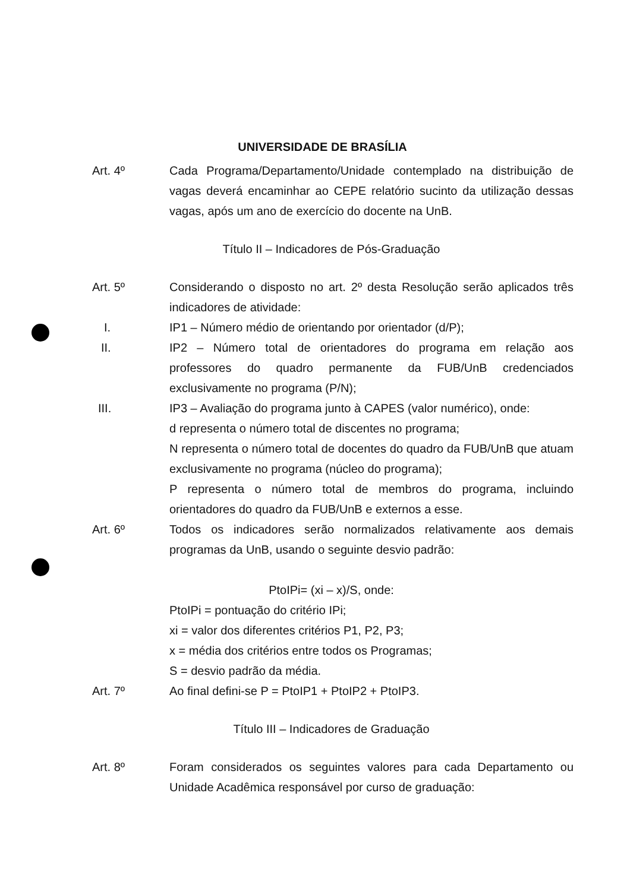UNIVERSIDADE DE BRASÍLIA
Art. 4º Cada Programa/Departamento/Unidade contemplado na distribuição de vagas deverá encaminhar ao CEPE relatório sucinto da utilização dessas vagas, após um ano de exercício do docente na UnB.
Título II – Indicadores de Pós-Graduação
Art. 5º Considerando o disposto no art. 2º desta Resolução serão aplicados três indicadores de atividade:
I. IP1 – Número médio de orientando por orientador (d/P);
II. IP2 – Número total de orientadores do programa em relação aos professores do quadro permanente da FUB/UnB credenciados exclusivamente no programa (P/N);
III. IP3 – Avaliação do programa junto à CAPES (valor numérico), onde:
d representa o número total de discentes no programa;
N representa o número total de docentes do quadro da FUB/UnB que atuam exclusivamente no programa (núcleo do programa);
P representa o número total de membros do programa, incluindo orientadores do quadro da FUB/UnB e externos a esse.
Art. 6º Todos os indicadores serão normalizados relativamente aos demais programas da UnB, usando o seguinte desvio padrão:
PtoIPi= (xi – x)/S, onde:
PtoIPi = pontuação do critério IPi;
xi = valor dos diferentes critérios P1, P2, P3;
x = média dos critérios entre todos os Programas;
S = desvio padrão da média.
Art. 7º Ao final defini-se P = PtoIP1 + PtoIP2 + PtoIP3.
Título III – Indicadores de Graduação
Art. 8º Foram considerados os seguintes valores para cada Departamento ou Unidade Acadêmica responsável por curso de graduação: